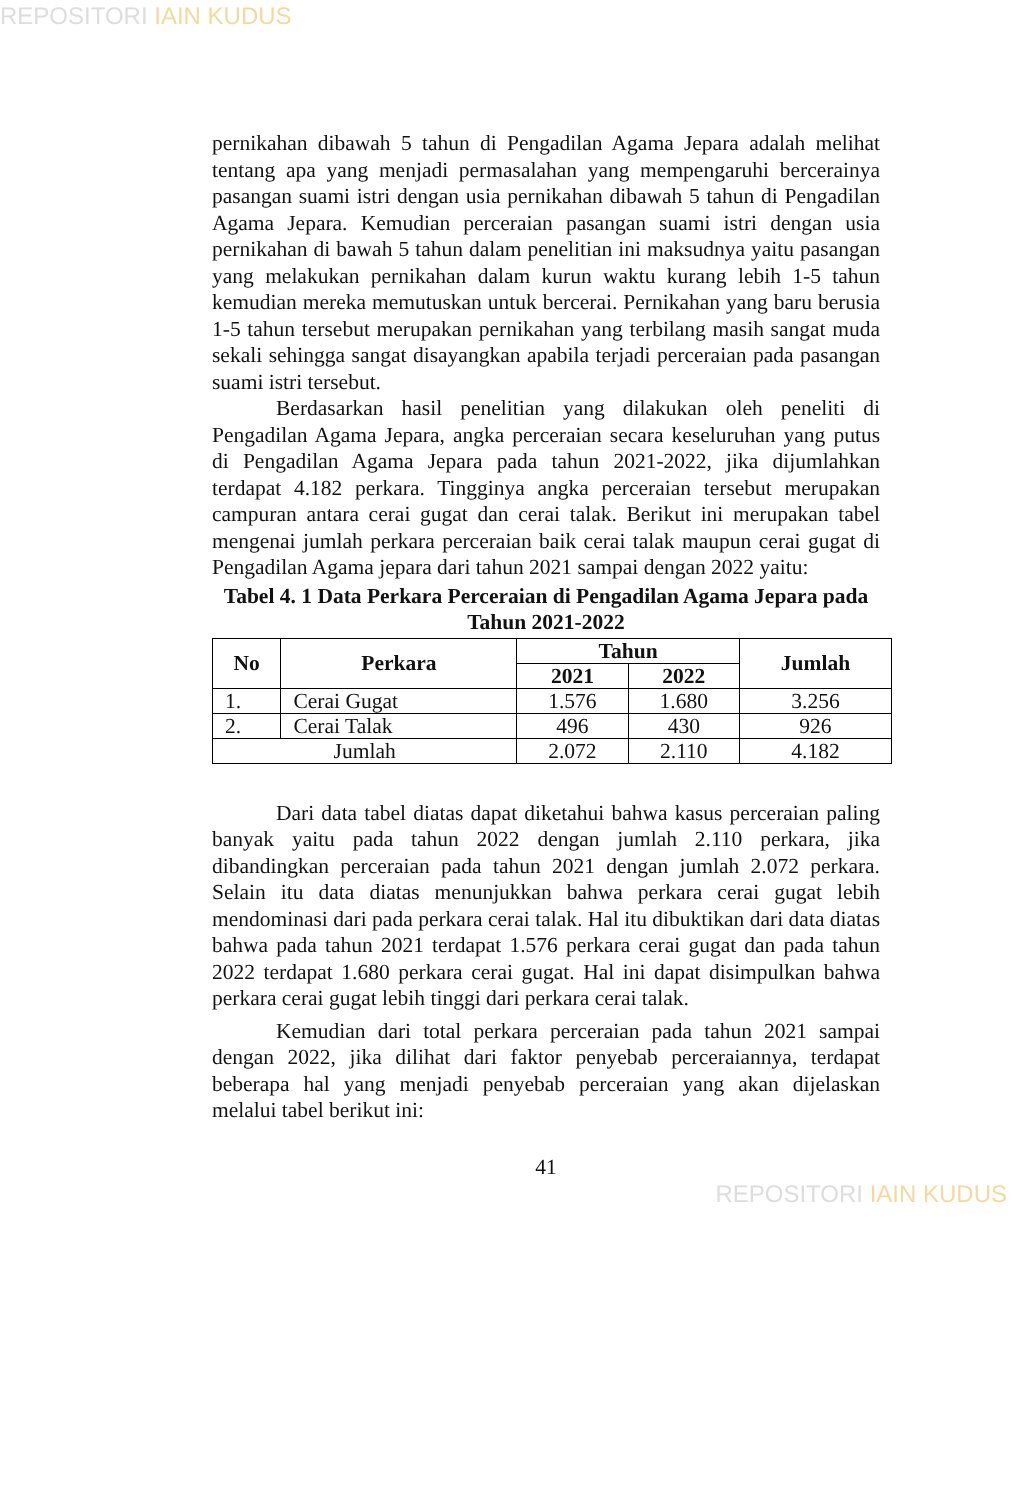REPOSITORI IAIN KUDUS
pernikahan dibawah 5 tahun di Pengadilan Agama Jepara adalah melihat tentang apa yang menjadi permasalahan yang mempengaruhi bercerainya pasangan suami istri dengan usia pernikahan dibawah 5 tahun di Pengadilan Agama Jepara. Kemudian perceraian pasangan suami istri dengan usia pernikahan di bawah 5 tahun dalam penelitian ini maksudnya yaitu pasangan yang melakukan pernikahan dalam kurun waktu kurang lebih 1-5 tahun kemudian mereka memutuskan untuk bercerai. Pernikahan yang baru berusia 1-5 tahun tersebut merupakan pernikahan yang terbilang masih sangat muda sekali sehingga sangat disayangkan apabila terjadi perceraian pada pasangan suami istri tersebut.
Berdasarkan hasil penelitian yang dilakukan oleh peneliti di Pengadilan Agama Jepara, angka perceraian secara keseluruhan yang putus di Pengadilan Agama Jepara pada tahun 2021-2022, jika dijumlahkan terdapat 4.182 perkara. Tingginya angka perceraian tersebut merupakan campuran antara cerai gugat dan cerai talak. Berikut ini merupakan tabel mengenai jumlah perkara perceraian baik cerai talak maupun cerai gugat di Pengadilan Agama jepara dari tahun 2021 sampai dengan 2022 yaitu:
Tabel 4. 1 Data Perkara Perceraian di Pengadilan Agama Jepara pada Tahun 2021-2022
| No | Perkara | Tahun | | Jumlah |
| --- | --- | --- | --- | --- |
| | | 2021 | 2022 | |
| 1. | Cerai Gugat | 1.576 | 1.680 | 3.256 |
| 2. | Cerai Talak | 496 | 430 | 926 |
| Jumlah | | 2.072 | 2.110 | 4.182 |
Dari data tabel diatas dapat diketahui bahwa kasus perceraian paling banyak yaitu pada tahun 2022 dengan jumlah 2.110 perkara, jika dibandingkan perceraian pada tahun 2021 dengan jumlah 2.072 perkara. Selain itu data diatas menunjukkan bahwa perkara cerai gugat lebih mendominasi dari pada perkara cerai talak. Hal itu dibuktikan dari data diatas bahwa pada tahun 2021 terdapat 1.576 perkara cerai gugat dan pada tahun 2022 terdapat 1.680 perkara cerai gugat. Hal ini dapat disimpulkan bahwa perkara cerai gugat lebih tinggi dari perkara cerai talak.
Kemudian dari total perkara perceraian pada tahun 2021 sampai dengan 2022, jika dilihat dari faktor penyebab perceraiannya, terdapat beberapa hal yang menjadi penyebab perceraian yang akan dijelaskan melalui tabel berikut ini:
41
REPOSITORI IAIN KUDUS